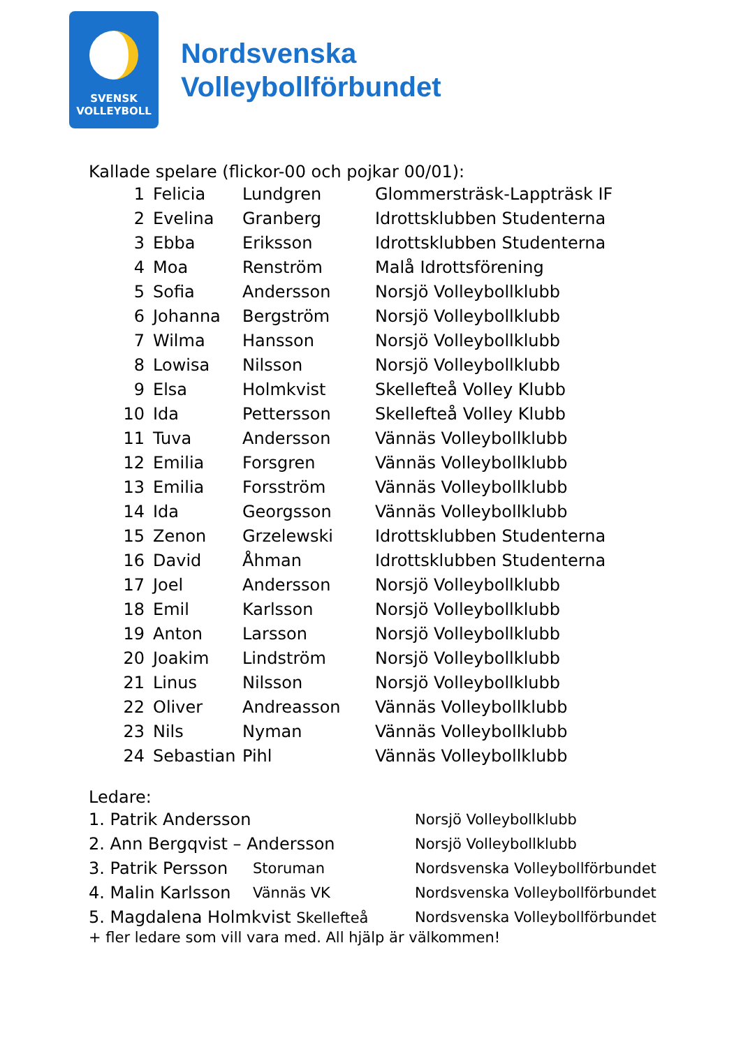SVENSK
VOLLEYBOLL
Nordsvenska
Volleybollförbundet
Kallade spelare (flickor-00 och pojkar 00/01):
| 1 | Felicia | Lundgren | Glommersträsk-Lappträsk IF |
| 2 | Evelina | Granberg | Idrottsklubben Studenterna |
| 3 | Ebba | Eriksson | Idrottsklubben Studenterna |
| 4 | Moa | Renström | Malå Idrottsförening |
| 5 | Sofia | Andersson | Norsjö Volleybollklubb |
| 6 | Johanna | Bergström | Norsjö Volleybollklubb |
| 7 | Wilma | Hansson | Norsjö Volleybollklubb |
| 8 | Lowisa | Nilsson | Norsjö Volleybollklubb |
| 9 | Elsa | Holmkvist | Skellefteå Volley Klubb |
| 10 | Ida | Pettersson | Skellefteå Volley Klubb |
| 11 | Tuva | Andersson | Vännäs Volleybollklubb |
| 12 | Emilia | Forsgren | Vännäs Volleybollklubb |
| 13 | Emilia | Forsström | Vännäs Volleybollklubb |
| 14 | Ida | Georgsson | Vännäs Volleybollklubb |
| 15 | Zenon | Grzelewski | Idrottsklubben Studenterna |
| 16 | David | Åhman | Idrottsklubben Studenterna |
| 17 | Joel | Andersson | Norsjö Volleybollklubb |
| 18 | Emil | Karlsson | Norsjö Volleybollklubb |
| 19 | Anton | Larsson | Norsjö Volleybollklubb |
| 20 | Joakim | Lindström | Norsjö Volleybollklubb |
| 21 | Linus | Nilsson | Norsjö Volleybollklubb |
| 22 | Oliver | Andreasson | Vännäs Volleybollklubb |
| 23 | Nils | Nyman | Vännäs Volleybollklubb |
| 24 | Sebastian | Pihl | Vännäs Volleybollklubb |
Ledare:
| 1. Patrik Andersson | | Norsjö Volleybollklubb |
| 2. Ann Bergqvist – Andersson | | Norsjö Volleybollklubb |
| 3. Patrik Persson | Storuman | Nordsvenska Volleybollförbundet |
| 4. Malin Karlsson | Vännäs VK | Nordsvenska Volleybollförbundet |
| 5. Magdalena Holmkvist Skellefteå | | Nordsvenska Volleybollförbundet |
+ fler ledare som vill vara med. All hjälp är välkommen!